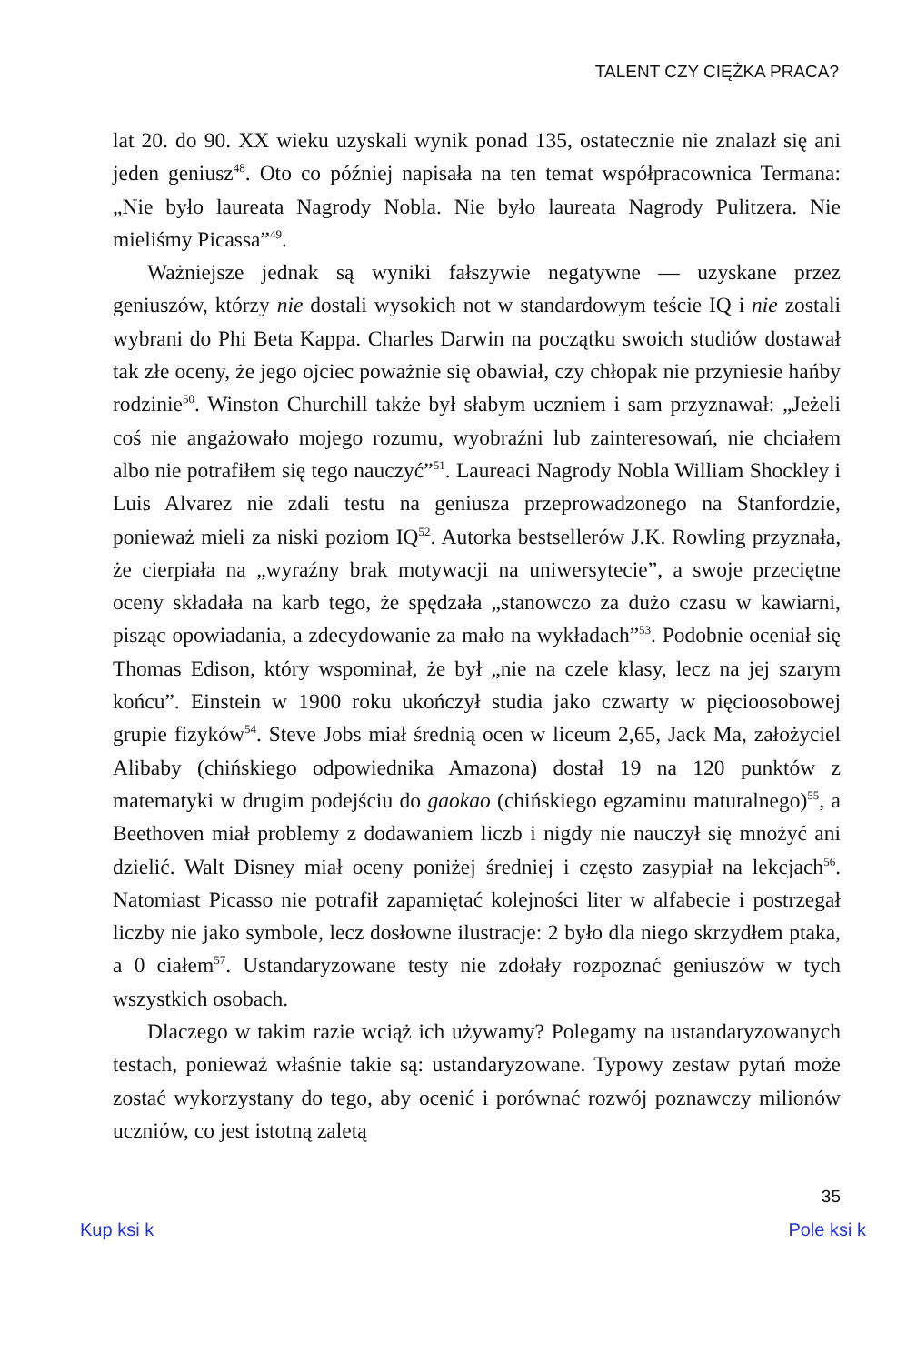TALENT CZY CIĘŻKA PRACA?
lat 20. do 90. XX wieku uzyskali wynik ponad 135, ostatecznie nie znalazł się ani jeden geniusz<sup>48</sup>. Oto co później napisała na ten temat współpracownica Termana: „Nie było laureata Nagrody Nobla. Nie było laureata Nagrody Pulitzera. Nie mieliśmy Picassa”<sup>49</sup>.
Ważniejsze jednak są wyniki fałszywie negatywne — uzyskane przez geniuszów, którzy nie dostali wysokich not w standardowym teście IQ i nie zostali wybrani do Phi Beta Kappa. Charles Darwin na początku swoich studiów dostawał tak złe oceny, że jego ojciec poważnie się obawiał, czy chłopak nie przyniesie hańby rodzinie<sup>50</sup>. Winston Churchill także był słabym uczniem i sam przyznawał: „Jeżeli coś nie angażowało mojego rozumu, wyobraźni lub zainteresowań, nie chciałem albo nie potrafiłem się tego nauczyć”<sup>51</sup>. Laureaci Nagrody Nobla William Shockley i Luis Alvarez nie zdali testu na geniusza przeprowadzonego na Stanfordzie, ponieważ mieli za niski poziom IQ<sup>52</sup>. Autorka bestsellerów J.K. Rowling przyznała, że cierpiała na „wyraźny brak motywacji na uniwersytecie”, a swoje przeciętne oceny składała na karb tego, że spędzała „stanowczo za dużo czasu w kawiarni, pisząc opowiadania, a zdecydowanie za mało na wykładach”<sup>53</sup>. Podobnie oceniał się Thomas Edison, który wspominał, że był „nie na czele klasy, lecz na jej szarym końcu”. Einstein w 1900 roku ukończył studia jako czwarty w pięcioosobowej grupie fizyków<sup>54</sup>. Steve Jobs miał średnią ocen w liceum 2,65, Jack Ma, założyciel Alibaby (chińskiego odpowiednika Amazona) dostał 19 na 120 punktów z matematyki w drugim podejściu do gaokao (chińskiego egzaminu maturalnego)<sup>55</sup>, a Beethoven miał problemy z dodawaniem liczb i nigdy nie nauczył się mnożyć ani dzielić. Walt Disney miał oceny poniżej średniej i często zasypiał na lekcjach<sup>56</sup>. Natomiast Picasso nie potrafił zapamiętać kolejności liter w alfabecie i postrzegał liczby nie jako symbole, lecz dosłowne ilustracje: 2 było dla niego skrzydłem ptaka, a 0 ciałem<sup>57</sup>. Ustandaryzowane testy nie zdołały rozpoznać geniuszów w tych wszystkich osobach.
Dlaczego w takim razie wciąż ich używamy? Polegamy na ustandaryzowanych testach, ponieważ właśnie takie są: ustandaryzowane. Typowy zestaw pytań może zostać wykorzystany do tego, aby ocenić i porównać rozwój poznawczy milionów uczniów, co jest istotną zaletą
35
Kup ksi k Pole ksi k